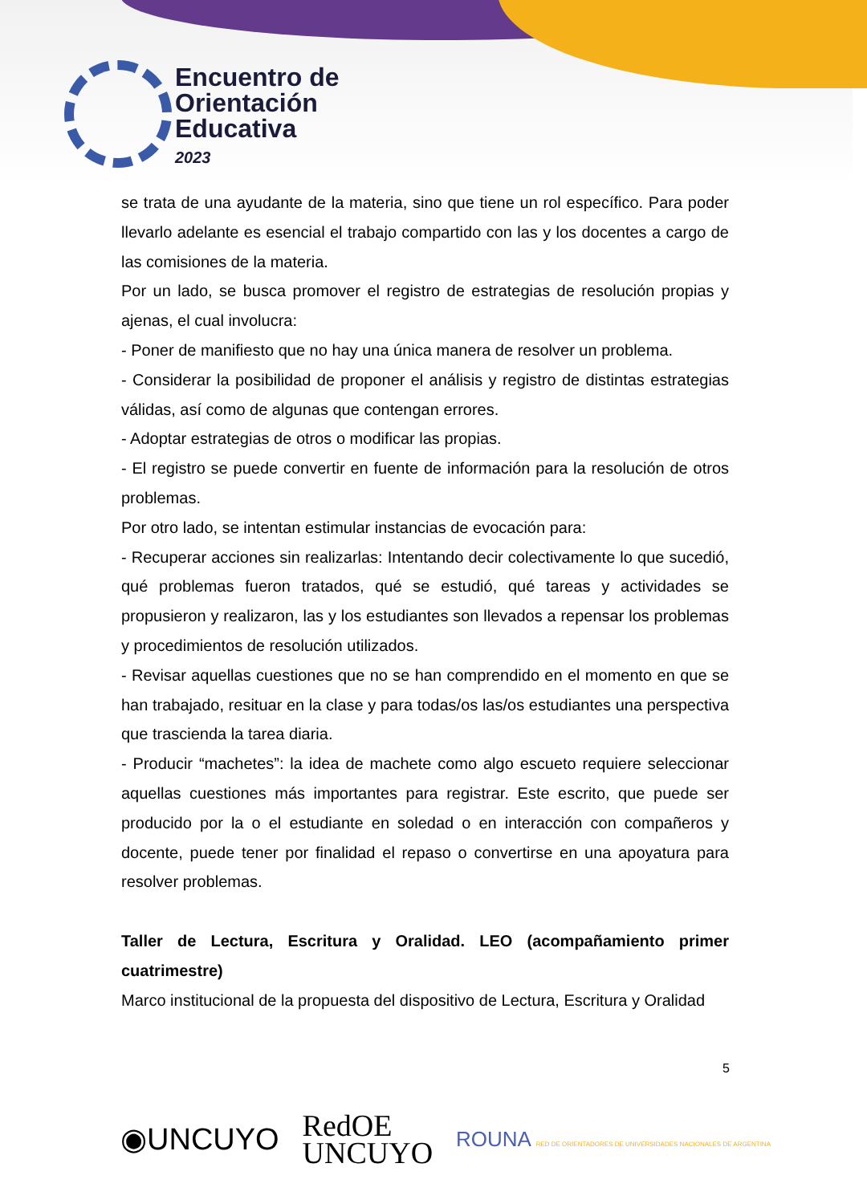Encuentro de
Orientación
Educativa
2023
se trata de una ayudante de la materia, sino que tiene un rol específico. Para poder llevarlo adelante es esencial el trabajo compartido con las y los docentes a cargo de las comisiones de la materia.
Por un lado, se busca promover el registro de estrategias de resolución propias y ajenas, el cual involucra:
- Poner de manifiesto que no hay una única manera de resolver un problema.
- Considerar la posibilidad de proponer el análisis y registro de distintas estrategias válidas, así como de algunas que contengan errores.
- Adoptar estrategias de otros o modificar las propias.
- El registro se puede convertir en fuente de información para la resolución de otros problemas.
Por otro lado, se intentan estimular instancias de evocación para:
- Recuperar acciones sin realizarlas: Intentando decir colectivamente lo que sucedió, qué problemas fueron tratados, qué se estudió, qué tareas y actividades se propusieron y realizaron, las y los estudiantes son llevados a repensar los problemas y procedimientos de resolución utilizados.
- Revisar aquellas cuestiones que no se han comprendido en el momento en que se han trabajado, resituar en la clase y para todas/os las/os estudiantes una perspectiva que trascienda la tarea diaria.
- Producir “machetes”: la idea de machete como algo escueto requiere seleccionar aquellas cuestiones más importantes para registrar. Este escrito, que puede ser producido por la o el estudiante en soledad o en interacción con compañeros y docente, puede tener por finalidad el repaso o convertirse en una apoyatura para resolver problemas.
Taller de Lectura, Escritura y Oralidad. LEO (acompañamiento primer cuatrimestre)
Marco institucional de la propuesta del dispositivo de Lectura, Escritura y Oralidad
5
◉UNCUYO RedOE
UNCUYO ROUNA RED DE ORIENTADORES DE UNIVERSIDADES NACIONALES DE ARGENTINA